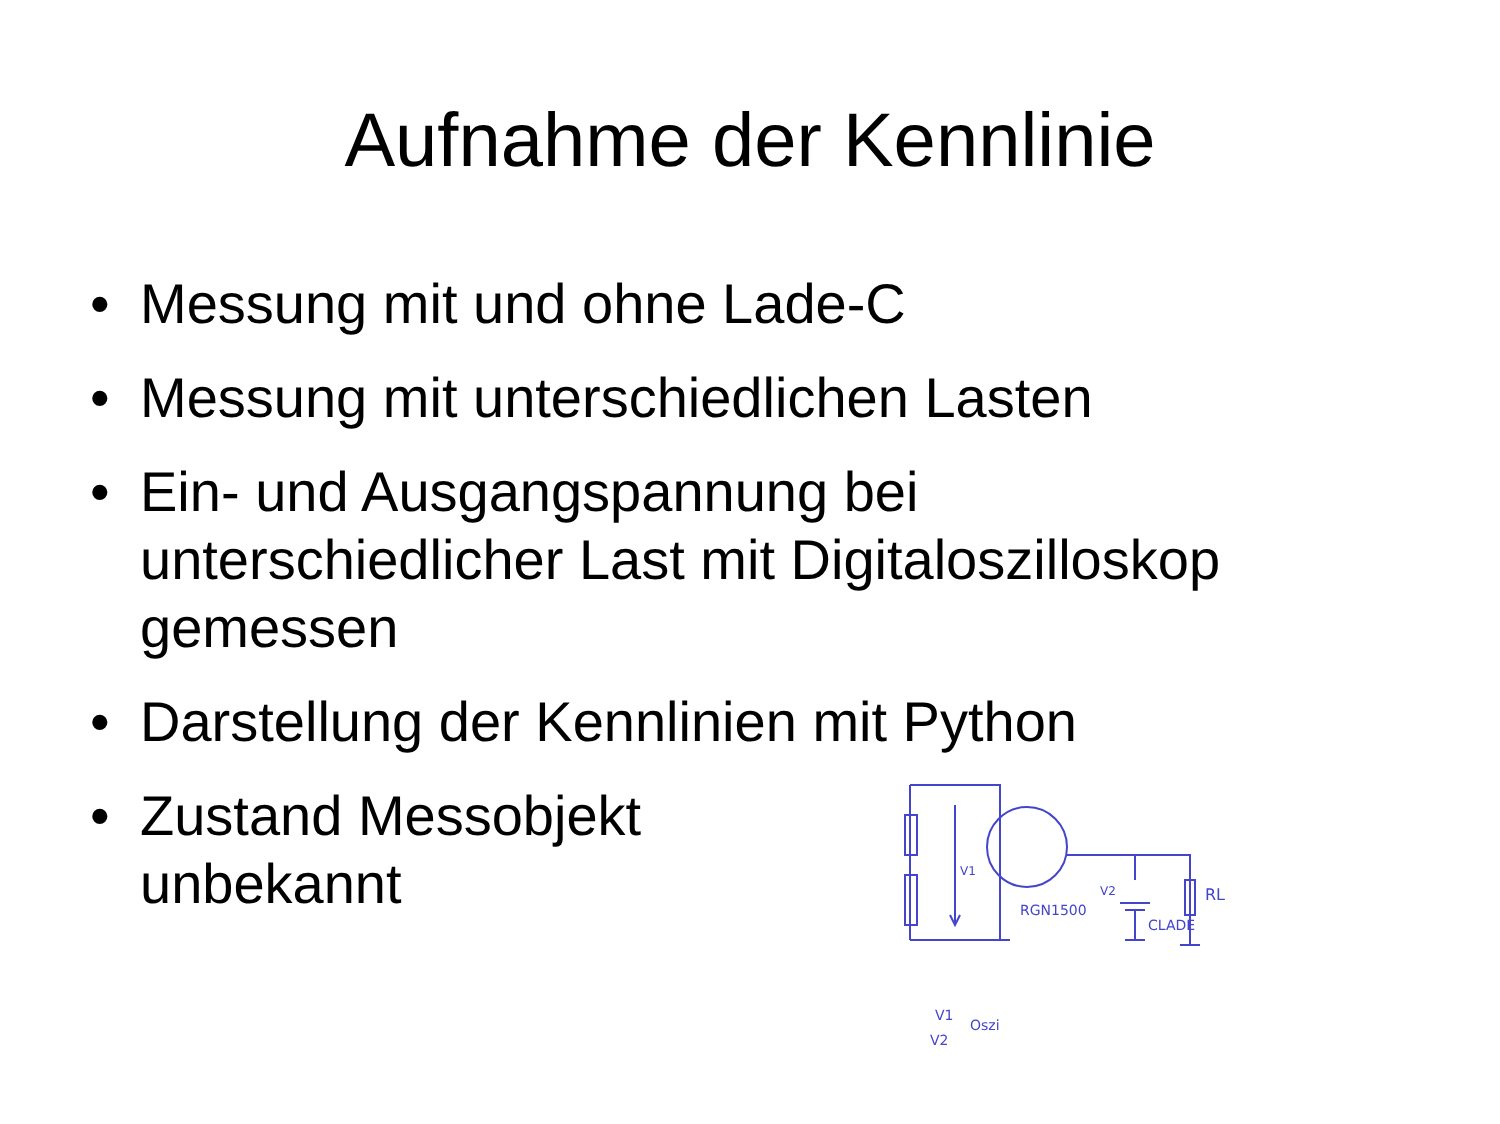Aufnahme der Kennlinie
• Messung mit und ohne Lade-C
• Messung mit unterschiedlichen Lasten
• Ein- und Ausgangspannung bei
unterschiedlicher Last mit Digitaloszilloskop
gemessen
• Darstellung der Kennlinien mit Python
• Zustand Messobjekt
unbekannt
RGN1500
CLADE
RL
V1
V2
V1
Oszi
V2